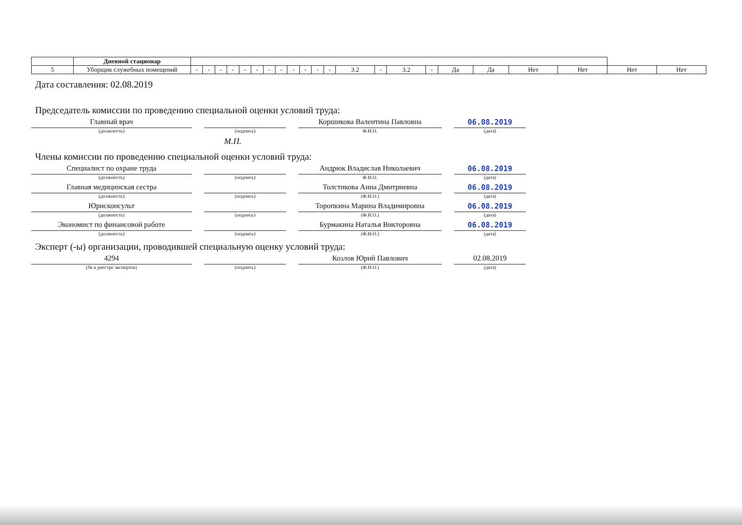| | Дневной стационар | | | | | | | | | | | | | | | | | | | | | | |
| 5 | Уборщик служебных помещений | - | - | - | - | - | - | - | - | - | - | - | - | 3.2 | - | 3.2 | - | Да | Да | Нет | Нет | Нет | Нет |
Дата составления: 02.08.2019
Председатель комиссии по проведению специальной оценки условий труда:
Главный врач
(должность)
(подпись)
Коршикова Валентина Павловна
Ф.И.О.
06.08.2019
(дата)
М.П.
Члены комиссии по проведению специальной оценки условий труда:
Специалист по охране труда
(должность)
(подпись)
Андрюк Владислав Николаевич
Ф.И.О.
06.08.2019
(дата)
Главная медицинская сестра
(должность)
(подпись)
Толстикова Анна Дмитриевна
(Ф.И.О.)
06.08.2019
(дата)
Юрисконсульт
(должность)
(подпись)
Торопкина Марина Владимировна
(Ф.И.О.)
06.08.2019
(дата)
Экономист по финансовой работе
(должность)
(подпись)
Бурмакина Наталья Викторовна
(Ф.И.О.)
06.08.2019
(дата)
Эксперт (-ы) организации, проводившей специальную оценку условий труда:
4294
(№ в реестре экспертов)
(подпись)
Козлов Юрий Павлович
(Ф.И.О.)
02.08.2019
(дата)